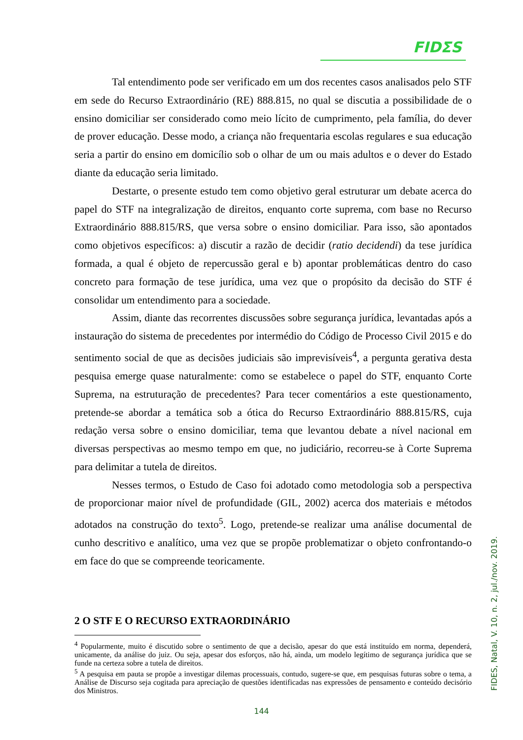FIDΣS
Tal entendimento pode ser verificado em um dos recentes casos analisados pelo STF em sede do Recurso Extraordinário (RE) 888.815, no qual se discutia a possibilidade de o ensino domiciliar ser considerado como meio lícito de cumprimento, pela família, do dever de prover educação. Desse modo, a criança não frequentaria escolas regulares e sua educação seria a partir do ensino em domicílio sob o olhar de um ou mais adultos e o dever do Estado diante da educação seria limitado.
Destarte, o presente estudo tem como objetivo geral estruturar um debate acerca do papel do STF na integralização de direitos, enquanto corte suprema, com base no Recurso Extraordinário 888.815/RS, que versa sobre o ensino domiciliar. Para isso, são apontados como objetivos específicos: a) discutir a razão de decidir (ratio decidendi) da tese jurídica formada, a qual é objeto de repercussão geral e b) apontar problemáticas dentro do caso concreto para formação de tese jurídica, uma vez que o propósito da decisão do STF é consolidar um entendimento para a sociedade.
Assim, diante das recorrentes discussões sobre segurança jurídica, levantadas após a instauração do sistema de precedentes por intermédio do Código de Processo Civil 2015 e do sentimento social de que as decisões judiciais são imprevisíveis<sup>4</sup>, a pergunta gerativa desta pesquisa emerge quase naturalmente: como se estabelece o papel do STF, enquanto Corte Suprema, na estruturação de precedentes? Para tecer comentários a este questionamento, pretende-se abordar a temática sob a ótica do Recurso Extraordinário 888.815/RS, cuja redação versa sobre o ensino domiciliar, tema que levantou debate a nível nacional em diversas perspectivas ao mesmo tempo em que, no judiciário, recorreu-se à Corte Suprema para delimitar a tutela de direitos.
Nesses termos, o Estudo de Caso foi adotado como metodologia sob a perspectiva de proporcionar maior nível de profundidade (GIL, 2002) acerca dos materiais e métodos adotados na construção do texto<sup>5</sup>. Logo, pretende-se realizar uma análise documental de cunho descritivo e analítico, uma vez que se propõe problematizar o objeto confrontando-o em face do que se compreende teoricamente.
2 O STF E O RECURSO EXTRAORDINÁRIO
<sup>4</sup> Popularmente, muito é discutido sobre o sentimento de que a decisão, apesar do que está instituído em norma, dependerá, unicamente, da análise do juiz. Ou seja, apesar dos esforços, não há, ainda, um modelo legítimo de segurança jurídica que se funde na certeza sobre a tutela de direitos.
<sup>5</sup> A pesquisa em pauta se propõe a investigar dilemas processuais, contudo, sugere-se que, em pesquisas futuras sobre o tema, a Análise de Discurso seja cogitada para apreciação de questões identificadas nas expressões de pensamento e conteúdo decisório dos Ministros.
FIDES, Natal, V. 10, n. 2, jul./nov. 2019.
144